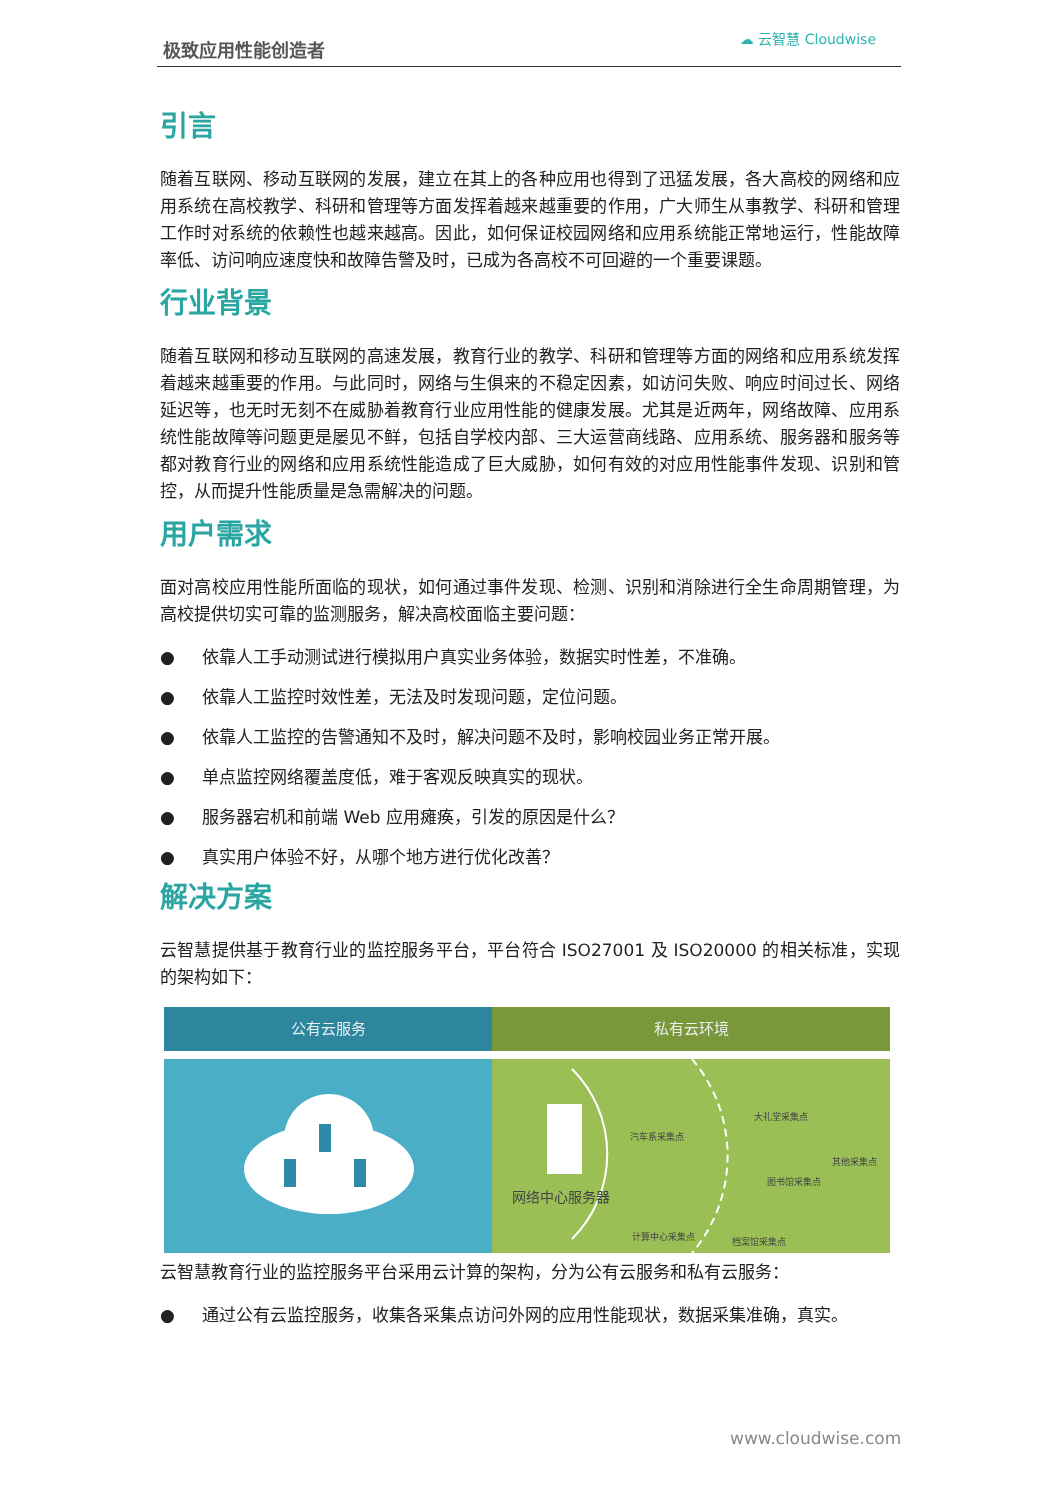极致应用性能创造者
☁ 云智慧 Cloudwise
引言
随着互联网、移动互联网的发展，建立在其上的各种应用也得到了迅猛发展，各大高校的网络和应用系统在高校教学、科研和管理等方面发挥着越来越重要的作用，广大师生从事教学、科研和管理工作时对系统的依赖性也越来越高。因此，如何保证校园网络和应用系统能正常地运行，性能故障率低、访问响应速度快和故障告警及时，已成为各高校不可回避的一个重要课题。
行业背景
随着互联网和移动互联网的高速发展，教育行业的教学、科研和管理等方面的网络和应用系统发挥着越来越重要的作用。与此同时，网络与生俱来的不稳定因素，如访问失败、响应时间过长、网络延迟等，也无时无刻不在威胁着教育行业应用性能的健康发展。尤其是近两年，网络故障、应用系统性能故障等问题更是屡见不鲜，包括自学校内部、三大运营商线路、应用系统、服务器和服务等都对教育行业的网络和应用系统性能造成了巨大威胁，如何有效的对应用性能事件发现、识别和管控，从而提升性能质量是急需解决的问题。
用户需求
面对高校应用性能所面临的现状，如何通过事件发现、检测、识别和消除进行全生命周期管理，为高校提供切实可靠的监测服务，解决高校面临主要问题：
● 依靠人工手动测试进行模拟用户真实业务体验，数据实时性差，不准确。
● 依靠人工监控时效性差，无法及时发现问题，定位问题。
● 依靠人工监控的告警通知不及时，解决问题不及时，影响校园业务正常开展。
● 单点监控网络覆盖度低，难于客观反映真实的现状。
● 服务器宕机和前端 Web 应用瘫痪，引发的原因是什么？
● 真实用户体验不好，从哪个地方进行优化改善？
解决方案
云智慧提供基于教育行业的监控服务平台，平台符合 ISO27001 及 ISO20000 的相关标准，实现的架构如下：
公有云服务 私有云环境
汽车系采集点
大礼堂采集点
其他采集点
图书馆采集点
网络中心服务器
计算中心采集点 档案馆采集点
云智慧教育行业的监控服务平台采用云计算的架构，分为公有云服务和私有云服务：
● 通过公有云监控服务，收集各采集点访问外网的应用性能现状，数据采集准确，真实。
www.cloudwise.com